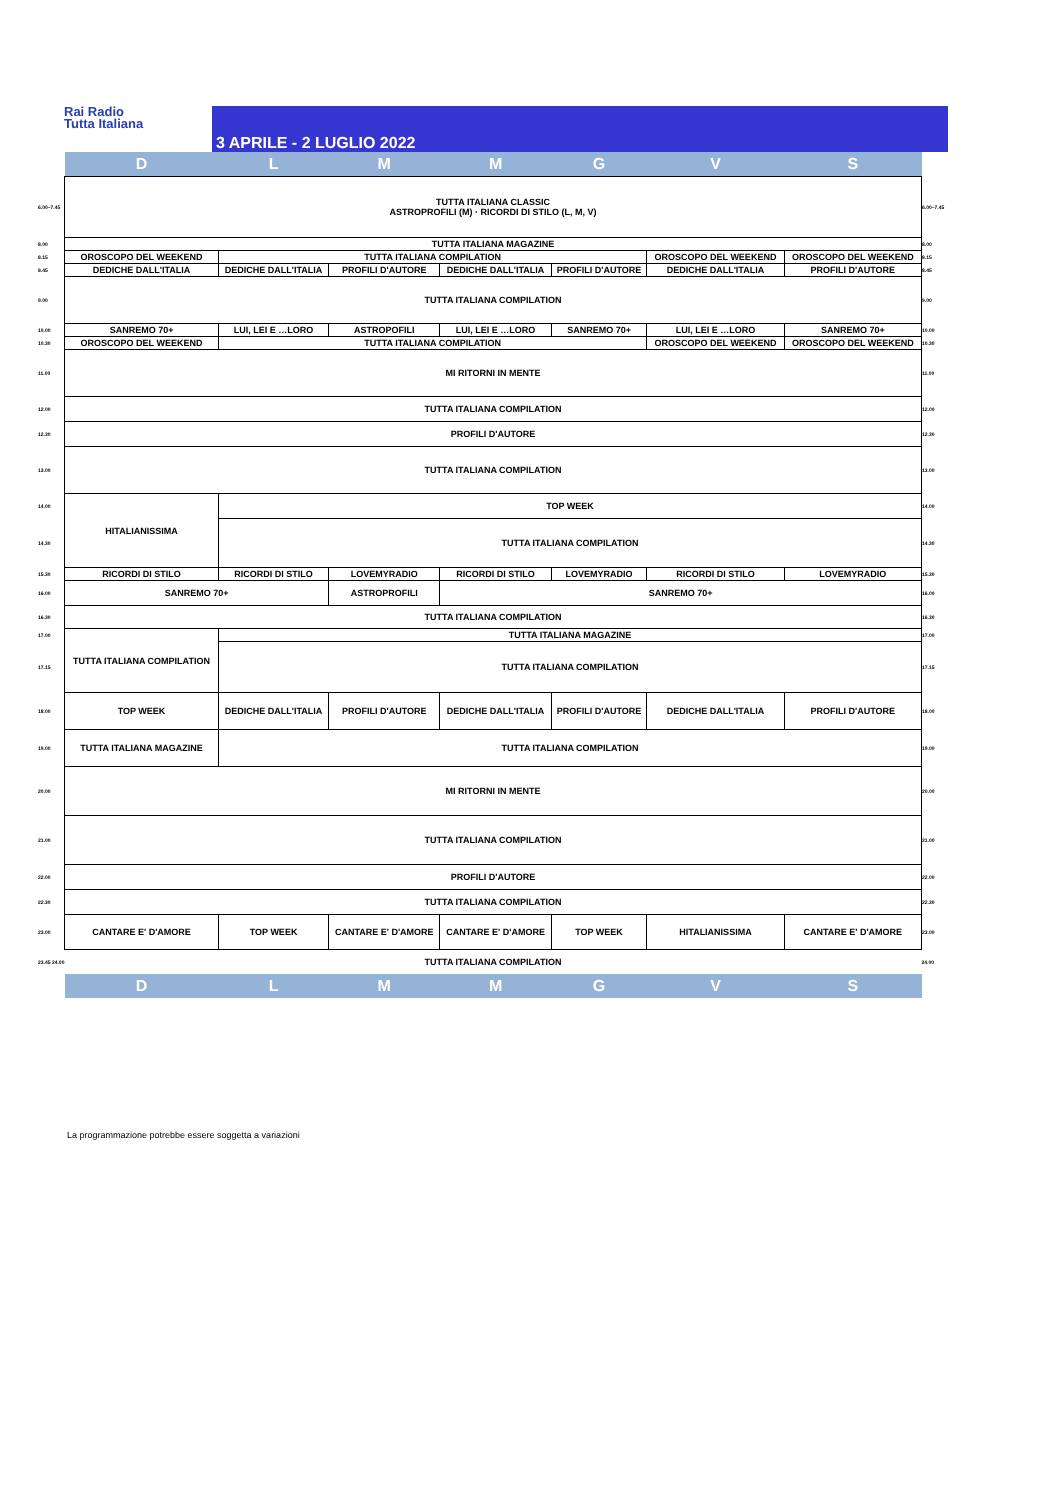Rai Radio
Tutta Italiana
3 APRILE - 2 LUGLIO 2022
| | D | L | M | M | G | V | S | |
| 6.00–7.45 | TUTTA ITALIANA CLASSIC ASTROPROFILI (M) · RICORDI DI STILO (L, M, V) | | | | | | | 6.00–7.45 |
| 8.00 | TUTTA ITALIANA MAGAZINE | | | | | | | 8.00 |
| 8.15 | OROSCOPO DEL WEEKEND | TUTTA ITALIANA COMPILATION | | | | OROSCOPO DEL WEEKEND | OROSCOPO DEL WEEKEND | 8.15 |
| 8.45 | DEDICHE DALL'ITALIA | DEDICHE DALL'ITALIA | PROFILI D'AUTORE | DEDICHE DALL'ITALIA | PROFILI D'AUTORE | DEDICHE DALL'ITALIA | PROFILI D'AUTORE | 8.45 |
| 9.00 | TUTTA ITALIANA COMPILATION | | | | | | | 9.00 |
| 10.00 | SANREMO 70+ | LUI, LEI E …LORO | ASTROPOFILI | LUI, LEI E …LORO | SANREMO 70+ | LUI, LEI E …LORO | SANREMO 70+ | 10.00 |
| 10.30 | OROSCOPO DEL WEEKEND | TUTTA ITALIANA COMPILATION | | | | OROSCOPO DEL WEEKEND | OROSCOPO DEL WEEKEND | 10.30 |
| 11.00 | MI RITORNI IN MENTE | | | | | | | 11.00 |
| 12.00 | TUTTA ITALIANA COMPILATION | | | | | | | 12.00 |
| 12.30 | PROFILI D'AUTORE | | | | | | | 12.30 |
| 13.00 | TUTTA ITALIANA COMPILATION | | | | | | | 13.00 |
| 14.00 | HITALIANISSIMA | TOP WEEK | | | | | | 14.00 |
| 14.30 | | TUTTA ITALIANA COMPILATION | | | | | | 14.30 |
| 15.30 | RICORDI DI STILO | RICORDI DI STILO | LOVEMYRADIO | RICORDI DI STILO | LOVEMYRADIO | RICORDI DI STILO | LOVEMYRADIO | 15.30 |
| 16.00 | SANREMO 70+ | | ASTROPROFILI | SANREMO 70+ | | | | 16.00 |
| 16.30 | TUTTA ITALIANA COMPILATION | | | | | | | 16.30 |
| 17.00 | TUTTA ITALIANA COMPILATION | TUTTA ITALIANA MAGAZINE | | | | | | 17.00 |
| 17.15 | | TUTTA ITALIANA COMPILATION | | | | | | 17.15 |
| 18.00 | TOP WEEK | DEDICHE DALL'ITALIA | PROFILI D'AUTORE | DEDICHE DALL'ITALIA | PROFILI D'AUTORE | DEDICHE DALL'ITALIA | PROFILI D'AUTORE | 18.00 |
| 19.00 | TUTTA ITALIANA MAGAZINE | TUTTA ITALIANA COMPILATION | | | | | | 19.00 |
| 20.00 | MI RITORNI IN MENTE | | | | | | | 20.00 |
| 21.00 | TUTTA ITALIANA COMPILATION | | | | | | | 21.00 |
| 22.00 | PROFILI D'AUTORE | | | | | | | 22.00 |
| 22.30 | TUTTA ITALIANA COMPILATION | | | | | | | 22.30 |
| 23.00 | CANTARE E' D'AMORE | TOP WEEK | CANTARE E' D'AMORE | CANTARE E' D'AMORE | TOP WEEK | HITALIANISSIMA | CANTARE E' D'AMORE | 23.00 |
| 23.45 24.00 | TUTTA ITALIANA COMPILATION | | | | | | | 24.00 |
| | D | L | M | M | G | V | S | |
La programmazione potrebbe essere soggetta a variazioni